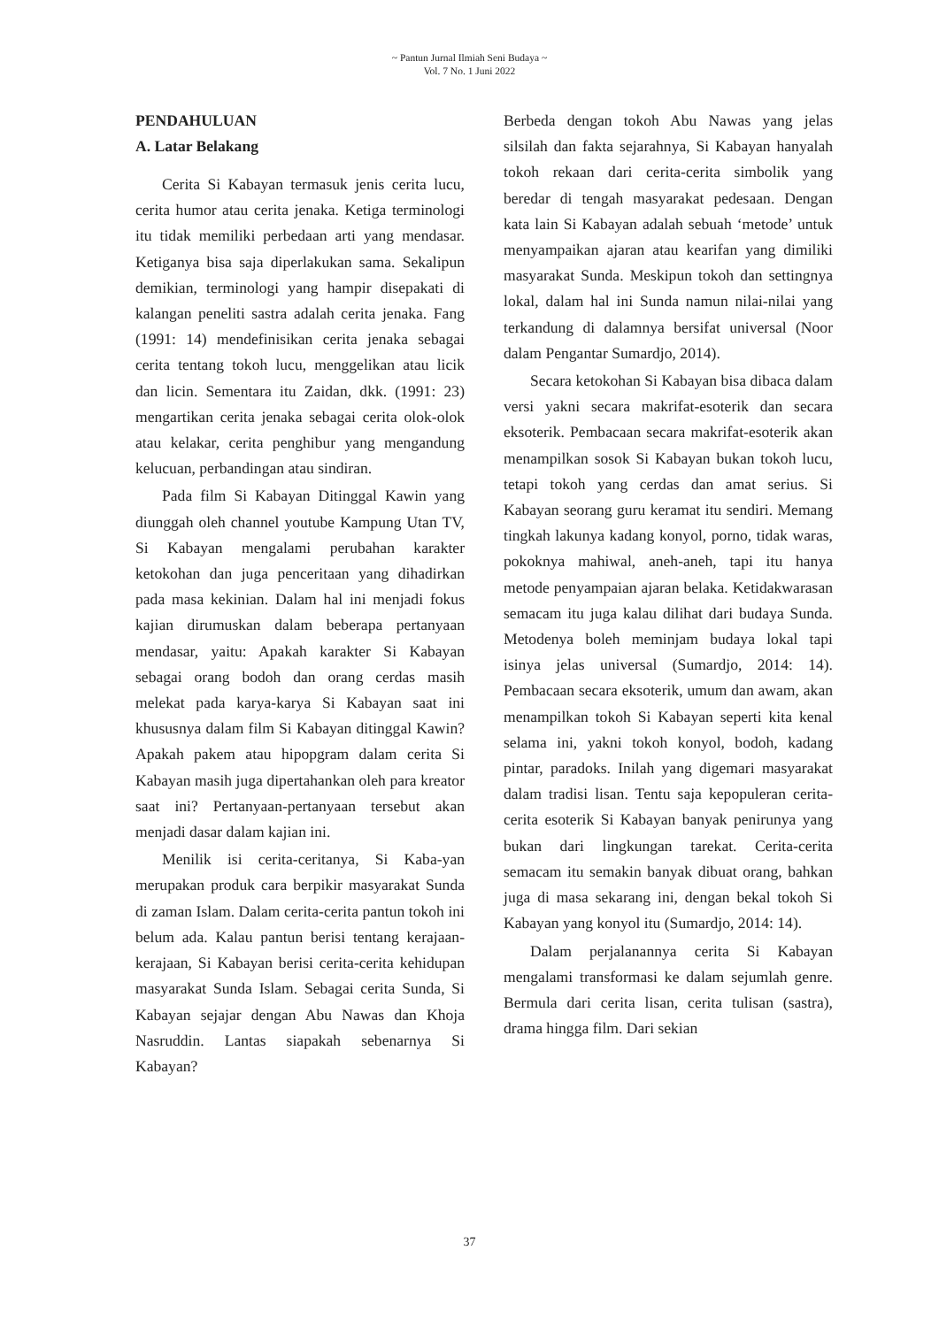~ Pantun Jurnal Ilmiah Seni Budaya ~
Vol. 7 No. 1 Juni 2022
PENDAHULUAN
A. Latar Belakang
Cerita Si Kabayan termasuk jenis cerita lucu, cerita humor atau cerita jenaka. Ketiga terminologi itu tidak memiliki perbedaan arti yang mendasar. Ketiganya bisa saja diperlakukan sama. Sekalipun demikian, terminologi yang hampir disepakati di kalangan peneliti sastra adalah cerita jenaka. Fang (1991: 14) mendefinisikan cerita jenaka sebagai cerita tentang tokoh lucu, menggelikan atau licik dan licin. Sementara itu Zaidan, dkk. (1991: 23) mengartikan cerita jenaka sebagai cerita olok-olok atau kelakar, cerita penghibur yang mengandung kelucuan, perbandingan atau sindiran.
Pada film Si Kabayan Ditinggal Kawin yang diunggah oleh channel youtube Kampung Utan TV, Si Kabayan mengalami perubahan karakter ketokohan dan juga penceritaan yang dihadirkan pada masa kekinian. Dalam hal ini menjadi fokus kajian dirumuskan dalam beberapa pertanyaan mendasar, yaitu: Apakah karakter Si Kabayan sebagai orang bodoh dan orang cerdas masih melekat pada karya-karya Si Kabayan saat ini khususnya dalam film Si Kabayan ditinggal Kawin? Apakah pakem atau hipopgram dalam cerita Si Kabayan masih juga dipertahankan oleh para kreator saat ini? Pertanyaan-pertanyaan tersebut akan menjadi dasar dalam kajian ini.
Menilik isi cerita-ceritanya, Si Kaba-yan merupakan produk cara berpikir masyarakat Sunda di zaman Islam. Dalam cerita-cerita pantun tokoh ini belum ada. Kalau pantun berisi tentang kerajaan-kerajaan, Si Kabayan berisi cerita-cerita kehidupan masyarakat Sunda Islam. Sebagai cerita Sunda, Si Kabayan sejajar dengan Abu Nawas dan Khoja Nasruddin. Lantas siapakah sebenarnya Si Kabayan?
Berbeda dengan tokoh Abu Nawas yang jelas silsilah dan fakta sejarahnya, Si Kabayan hanyalah tokoh rekaan dari cerita-cerita simbolik yang beredar di tengah masyarakat pedesaan. Dengan kata lain Si Kabayan adalah sebuah ‘metode’ untuk menyampaikan ajaran atau kearifan yang dimiliki masyarakat Sunda. Meskipun tokoh dan settingnya lokal, dalam hal ini Sunda namun nilai-nilai yang terkandung di dalamnya bersifat universal (Noor dalam Pengantar Sumardjo, 2014).
Secara ketokohan Si Kabayan bisa dibaca dalam versi yakni secara makrifat-esoterik dan secara eksoterik. Pembacaan secara makrifat-esoterik akan menampilkan sosok Si Kabayan bukan tokoh lucu, tetapi tokoh yang cerdas dan amat serius. Si Kabayan seorang guru keramat itu sendiri. Memang tingkah lakunya kadang konyol, porno, tidak waras, pokoknya mahiwal, aneh-aneh, tapi itu hanya metode penyampaian ajaran belaka. Ketidakwarasan semacam itu juga kalau dilihat dari budaya Sunda. Metodenya boleh meminjam budaya lokal tapi isinya jelas universal (Sumardjo, 2014: 14). Pembacaan secara eksoterik, umum dan awam, akan menampilkan tokoh Si Kabayan seperti kita kenal selama ini, yakni tokoh konyol, bodoh, kadang pintar, paradoks. Inilah yang digemari masyarakat dalam tradisi lisan. Tentu saja kepopuleran cerita-cerita esoterik Si Kabayan banyak penirunya yang bukan dari lingkungan tarekat. Cerita-cerita semacam itu semakin banyak dibuat orang, bahkan juga di masa sekarang ini, dengan bekal tokoh Si Kabayan yang konyol itu (Sumardjo, 2014: 14).
Dalam perjalanannya cerita Si Kabayan mengalami transformasi ke dalam sejumlah genre. Bermula dari cerita lisan, cerita tulisan (sastra), drama hingga film. Dari sekian
37